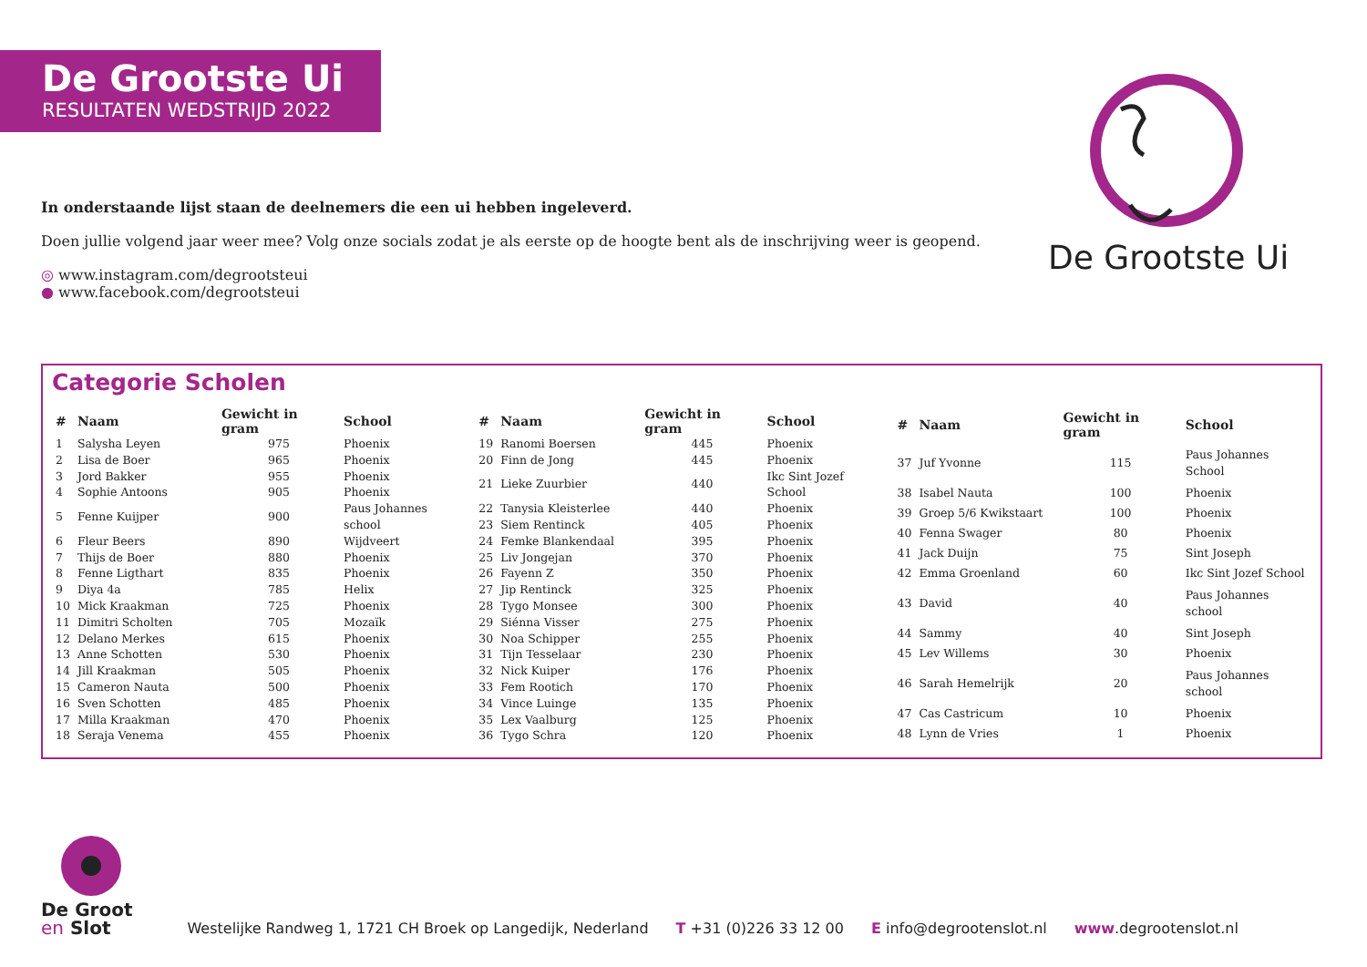De Grootste Ui
RESULTATEN WEDSTRIJD 2022
De Grootste Ui
In onderstaande lijst staan de deelnemers die een ui hebben ingeleverd.
Doen jullie volgend jaar weer mee? Volg onze socials zodat je als eerste op de hoogte bent als de inschrijving weer is geopend.
◎ www.instagram.com/degrootsteui
● www.facebook.com/degrootsteui
Categorie Scholen
| # | Naam | Gewicht in gram | School |
| --- | --- | --- | --- |
| 1 | Salysha Leyen | 975 | Phoenix |
| 2 | Lisa de Boer | 965 | Phoenix |
| 3 | Jord Bakker | 955 | Phoenix |
| 4 | Sophie Antoons | 905 | Phoenix |
| 5 | Fenne Kuijper | 900 | Paus Johannes school |
| 6 | Fleur Beers | 890 | Wijdveert |
| 7 | Thijs de Boer | 880 | Phoenix |
| 8 | Fenne Ligthart | 835 | Phoenix |
| 9 | Diya 4a | 785 | Helix |
| 10 | Mick Kraakman | 725 | Phoenix |
| 11 | Dimitri Scholten | 705 | Mozaïk |
| 12 | Delano Merkes | 615 | Phoenix |
| 13 | Anne Schotten | 530 | Phoenix |
| 14 | Jill Kraakman | 505 | Phoenix |
| 15 | Cameron Nauta | 500 | Phoenix |
| 16 | Sven Schotten | 485 | Phoenix |
| 17 | Milla Kraakman | 470 | Phoenix |
| 18 | Seraja Venema | 455 | Phoenix |
| # | Naam | Gewicht in gram | School |
| --- | --- | --- | --- |
| 19 | Ranomi Boersen | 445 | Phoenix |
| 20 | Finn de Jong | 445 | Phoenix |
| 21 | Lieke Zuurbier | 440 | Ikc Sint Jozef School |
| 22 | Tanysia Kleisterlee | 440 | Phoenix |
| 23 | Siem Rentinck | 405 | Phoenix |
| 24 | Femke Blankendaal | 395 | Phoenix |
| 25 | Liv Jongejan | 370 | Phoenix |
| 26 | Fayenn Z | 350 | Phoenix |
| 27 | Jip Rentinck | 325 | Phoenix |
| 28 | Tygo Monsee | 300 | Phoenix |
| 29 | Siénna Visser | 275 | Phoenix |
| 30 | Noa Schipper | 255 | Phoenix |
| 31 | Tijn Tesselaar | 230 | Phoenix |
| 32 | Nick Kuiper | 176 | Phoenix |
| 33 | Fem Rootich | 170 | Phoenix |
| 34 | Vince Luinge | 135 | Phoenix |
| 35 | Lex Vaalburg | 125 | Phoenix |
| 36 | Tygo Schra | 120 | Phoenix |
| # | Naam | Gewicht in gram | School |
| --- | --- | --- | --- |
| 37 | Juf Yvonne | 115 | Paus Johannes School |
| 38 | Isabel Nauta | 100 | Phoenix |
| 39 | Groep 5/6 Kwikstaart | 100 | Phoenix |
| 40 | Fenna Swager | 80 | Phoenix |
| 41 | Jack Duijn | 75 | Sint Joseph |
| 42 | Emma Groenland | 60 | Ikc Sint Jozef School |
| 43 | David | 40 | Paus Johannes school |
| 44 | Sammy | 40 | Sint Joseph |
| 45 | Lev Willems | 30 | Phoenix |
| 46 | Sarah Hemelrijk | 20 | Paus Johannes school |
| 47 | Cas Castricum | 10 | Phoenix |
| 48 | Lynn de Vries | 1 | Phoenix |
De Groot
en Slot
Westelijke Randweg 1, 1721 CH Broek op Langedijk, Nederland T +31 (0)226 33 12 00 E info@degrootenslot.nl www.degrootenslot.nl